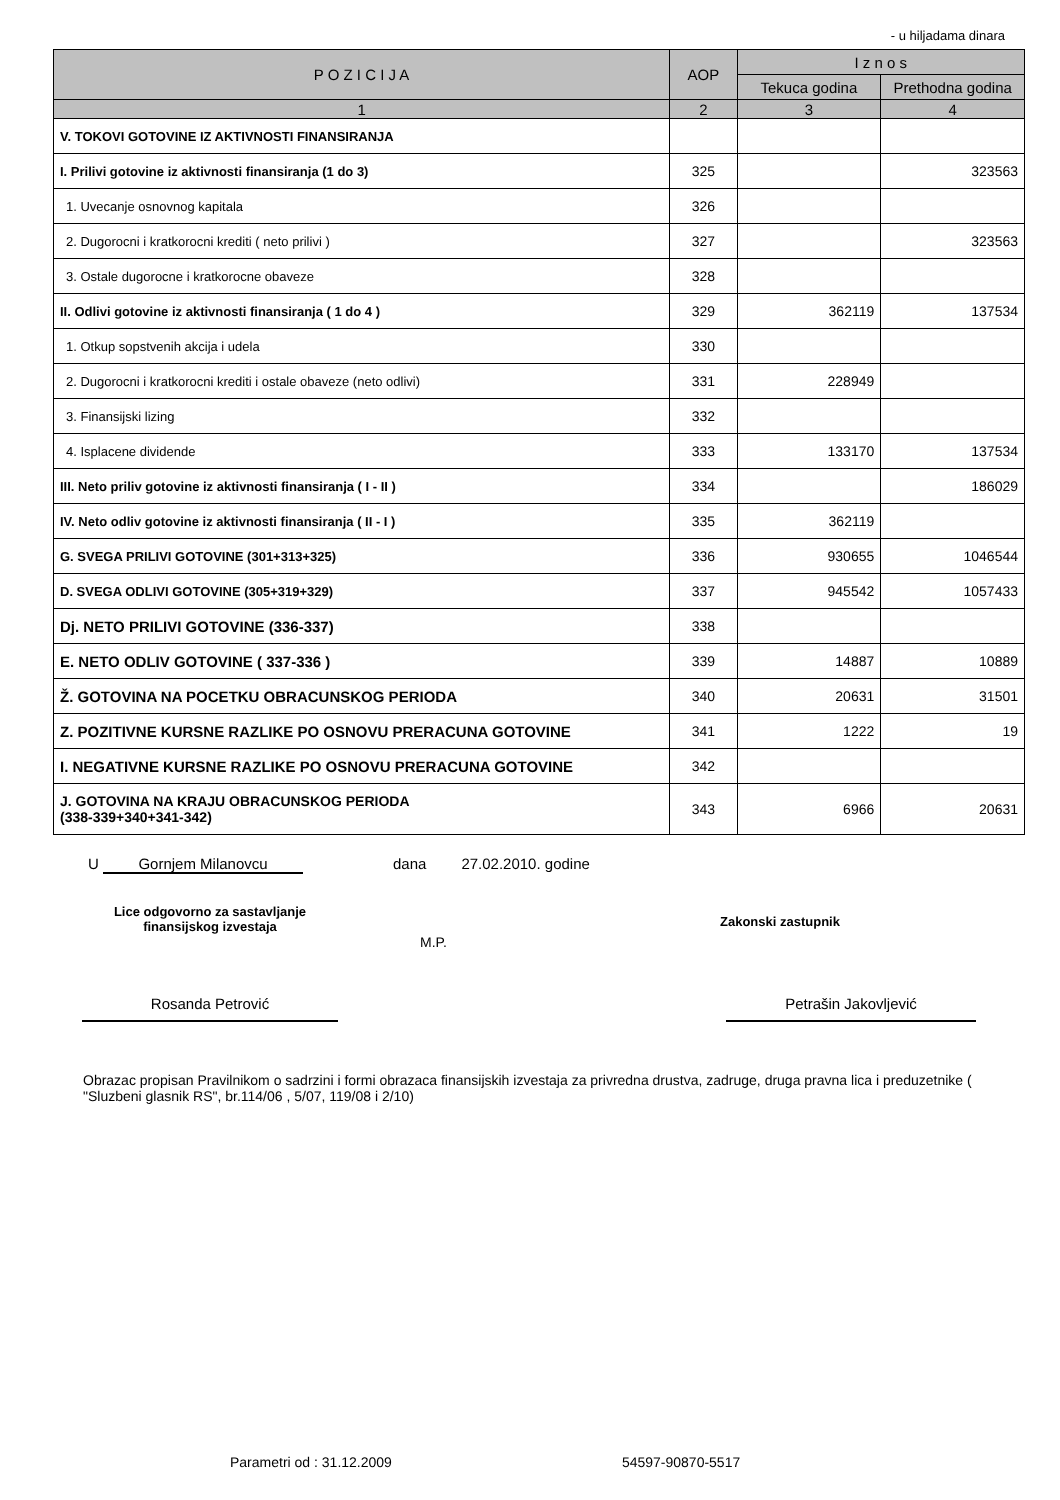- u hiljadama dinara
| P O Z I C I J A | AOP | I z n o s | |
| --- | --- | --- | --- |
| | | Tekuca godina | Prethodna godina |
| 1 | 2 | 3 | 4 |
| V. TOKOVI GOTOVINE IZ AKTIVNOSTI FINANSIRANJA | | | |
| I. Prilivi gotovine iz aktivnosti finansiranja (1 do 3) | 325 | | 323563 |
| 1. Uvecanje osnovnog kapitala | 326 | | |
| 2. Dugorocni i kratkorocni krediti ( neto prilivi ) | 327 | | 323563 |
| 3. Ostale dugorocne i kratkorocne obaveze | 328 | | |
| II. Odlivi gotovine iz aktivnosti finansiranja ( 1 do 4 ) | 329 | 362119 | 137534 |
| 1. Otkup sopstvenih akcija i udela | 330 | | |
| 2. Dugorocni i kratkorocni krediti i ostale obaveze (neto odlivi) | 331 | 228949 | |
| 3. Finansijski lizing | 332 | | |
| 4. Isplacene dividende | 333 | 133170 | 137534 |
| III. Neto priliv gotovine iz aktivnosti finansiranja ( I - II ) | 334 | | 186029 |
| IV. Neto odliv gotovine iz aktivnosti finansiranja ( II - I ) | 335 | 362119 | |
| G. SVEGA PRILIVI GOTOVINE (301+313+325) | 336 | 930655 | 1046544 |
| D. SVEGA ODLIVI GOTOVINE (305+319+329) | 337 | 945542 | 1057433 |
| Dj. NETO PRILIVI GOTOVINE (336-337) | 338 | | |
| E. NETO ODLIV GOTOVINE ( 337-336 ) | 339 | 14887 | 10889 |
| Ž. GOTOVINA NA POCETKU OBRACUNSKOG PERIODA | 340 | 20631 | 31501 |
| Z. POZITIVNE KURSNE RAZLIKE PO OSNOVU PRERACUNA GOTOVINE | 341 | 1222 | 19 |
| I. NEGATIVNE KURSNE RAZLIKE PO OSNOVU PRERACUNA GOTOVINE | 342 | | |
| J. GOTOVINA NA KRAJU OBRACUNSKOG PERIODA (338-339+340+341-342) | 343 | 6966 | 20631 |
U Gornjem Milanovcu dana 27.02.2010. godine
Lice odgovorno za sastavljanje
finansijskog izvestaja
M.P.
Zakonski zastupnik
Rosanda Petrović Petrašin Jakovljević
Obrazac propisan Pravilnikom o sadrzini i formi obrazaca finansijskih izvestaja za privredna drustva, zadruge, druga pravna lica i preduzetnike ( "Sluzbeni glasnik RS", br.114/06 , 5/07, 119/08 i 2/10)
Parametri od : 31.12.2009 54597-90870-5517